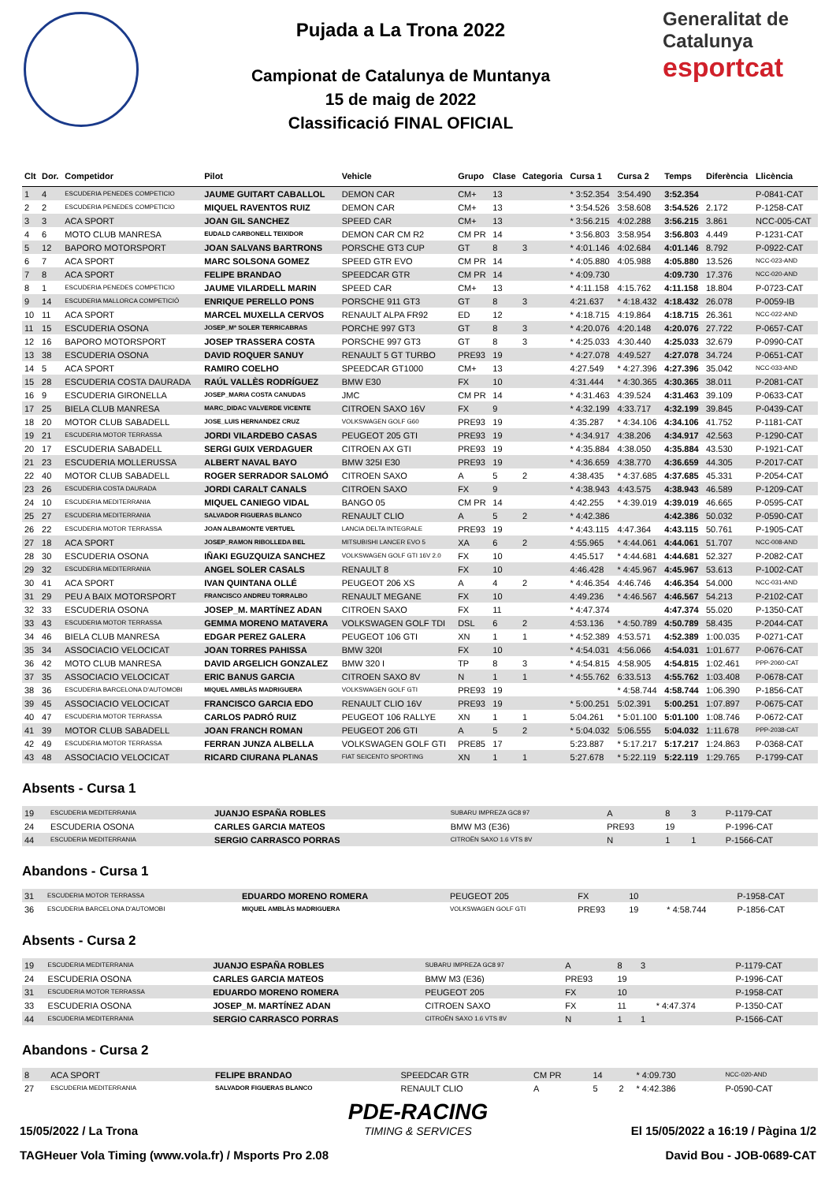Pujada a La Trona 2022
Campionat de Catalunya de Muntanya
15 de maig de 2022
Classificació FINAL OFICIAL
Generalitat de Catalunya
esportcat
| Clt | Dor. | Competidor | Pilot | Vehicle | Grupo | Clase | Categoria | Cursa 1 | Cursa 2 | Temps | Diferència | Llicència |
| --- | --- | --- | --- | --- | --- | --- | --- | --- | --- | --- | --- | --- |
| 1 | 4 | ESCUDERIA PENEDES COMPETICIO | JAUME GUITART CABALLOL | DEMON CAR | CM+ | 13 | | * 3:52.354 | 3:54.490 | 3:52.354 | | P-0841-CAT |
| 2 | 2 | ESCUDERIA PENEDES COMPETICIO | MIQUEL RAVENTOS RUIZ | DEMON CAR | CM+ | 13 | | * 3:54.526 | 3:58.608 | 3:54.526 | 2.172 | P-1258-CAT |
| 3 | 3 | ACA SPORT | JOAN GIL SANCHEZ | SPEED CAR | CM+ | 13 | | * 3:56.215 | 4:02.288 | 3:56.215 | 3.861 | NCC-005-CAT |
| 4 | 6 | MOTO CLUB MANRESA | EUDALD CARBONELL TEIXIDOR | DEMON CAR CM R2 | CM PR | 14 | | * 3:56.803 | 3:58.954 | 3:56.803 | 4.449 | P-1231-CAT |
| 5 | 12 | BAPORO MOTORSPORT | JOAN SALVANS BARTRONS | PORSCHE GT3 CUP | GT | 8 | 3 | * 4:01.146 | 4:02.684 | 4:01.146 | 8.792 | P-0922-CAT |
| 6 | 7 | ACA SPORT | MARC SOLSONA GOMEZ | SPEED GTR EVO | CM PR | 14 | | * 4:05.880 | 4:05.988 | 4:05.880 | 13.526 | NCC-023-AND |
| 7 | 8 | ACA SPORT | FELIPE BRANDAO | SPEEDCAR GTR | CM PR | 14 | | * 4:09.730 | | 4:09.730 | 17.376 | NCC-020-AND |
| 8 | 1 | ESCUDERIA PENEDES COMPETICIO | JAUME VILARDELL MARIN | SPEED CAR | CM+ | 13 | | * 4:11.158 | 4:15.762 | 4:11.158 | 18.804 | P-0723-CAT |
| 9 | 14 | ESCUDERIA MALLORCA COMPETICIÓ | ENRIQUE PERELLO PONS | PORSCHE 911 GT3 | GT | 8 | 3 | 4:21.637 | * 4:18.432 | 4:18.432 | 26.078 | P-0059-IB |
| 10 | 11 | ACA SPORT | MARCEL MUXELLA CERVOS | RENAULT ALPA FR92 | ED | 12 | | * 4:18.715 | 4:19.864 | 4:18.715 | 26.361 | NCC-022-AND |
| 11 | 15 | ESCUDERIA OSONA | JOSEP_Mª SOLER TERRICABRAS | PORCHE 997 GT3 | GT | 8 | 3 | * 4:20.076 | 4:20.148 | 4:20.076 | 27.722 | P-0657-CAT |
| 12 | 16 | BAPORO MOTORSPORT | JOSEP TRASSERA COSTA | PORSCHE 997 GT3 | GT | 8 | 3 | * 4:25.033 | 4:30.440 | 4:25.033 | 32.679 | P-0990-CAT |
| 13 | 38 | ESCUDERIA OSONA | DAVID ROQUER SANUY | RENAULT 5 GT TURBO | PRE93 | 19 | | * 4:27.078 | 4:49.527 | 4:27.078 | 34.724 | P-0651-CAT |
| 14 | 5 | ACA SPORT | RAMIRO COELHO | SPEEDCAR GT1000 | CM+ | 13 | | 4:27.549 | * 4:27.396 | 4:27.396 | 35.042 | NCC-033-AND |
| 15 | 28 | ESCUDERIA COSTA DAURADA | RAÚL VALLÈS RODRÍGUEZ | BMW E30 | FX | 10 | | 4:31.444 | * 4:30.365 | 4:30.365 | 38.011 | P-2081-CAT |
| 16 | 9 | ESCUDERIA GIRONELLA | JOSEP_MARIA COSTA CANUDAS | JMC | CM PR | 14 | | * 4:31.463 | 4:39.524 | 4:31.463 | 39.109 | P-0633-CAT |
| 17 | 25 | BIELA CLUB MANRESA | MARC_DIDAC VALVERDE VICENTE | CITROEN SAXO 16V | FX | 9 | | * 4:32.199 | 4:33.717 | 4:32.199 | 39.845 | P-0439-CAT |
| 18 | 20 | MOTOR CLUB SABADELL | JOSE_LUIS HERNANDEZ CRUZ | VOLKSWAGEN GOLF G60 | PRE93 | 19 | | 4:35.287 | * 4:34.106 | 4:34.106 | 41.752 | P-1181-CAT |
| 19 | 21 | ESCUDERIA MOTOR TERRASSA | JORDI VILARDEBO CASAS | PEUGEOT 205 GTI | PRE93 | 19 | | * 4:34.917 | 4:38.206 | 4:34.917 | 42.563 | P-1290-CAT |
| 20 | 17 | ESCUDERIA SABADELL | SERGI GUIX VERDAGUER | CITROEN AX GTI | PRE93 | 19 | | * 4:35.884 | 4:38.050 | 4:35.884 | 43.530 | P-1921-CAT |
| 21 | 23 | ESCUDERIA MOLLERUSSA | ALBERT NAVAL BAYO | BMW 325I E30 | PRE93 | 19 | | * 4:36.659 | 4:38.770 | 4:36.659 | 44.305 | P-2017-CAT |
| 22 | 40 | MOTOR CLUB SABADELL | ROGER SERRADOR SALOMÓ | CITROEN SAXO | A | 5 | 2 | 4:38.435 | * 4:37.685 | 4:37.685 | 45.331 | P-2054-CAT |
| 23 | 26 | ESCUDERIA COSTA DAURADA | JORDI CARALT CANALS | CITROEN SAXO | FX | 9 | | * 4:38.943 | 4:43.575 | 4:38.943 | 46.589 | P-1209-CAT |
| 24 | 10 | ESCUDERIA MEDITERRANIA | MIQUEL CANIEGO VIDAL | BANGO 05 | CM PR | 14 | | 4:42.255 | * 4:39.019 | 4:39.019 | 46.665 | P-0595-CAT |
| 25 | 27 | ESCUDERIA MEDITERRANIA | SALVADOR FIGUERAS BLANCO | RENAULT CLIO | A | 5 | 2 | * 4:42.386 | | 4:42.386 | 50.032 | P-0590-CAT |
| 26 | 22 | ESCUDERIA MOTOR TERRASSA | JOAN ALBAMONTE VERTUEL | LANCIA DELTA INTEGRALE | PRE93 | 19 | | * 4:43.115 | 4:47.364 | 4:43.115 | 50.761 | P-1905-CAT |
| 27 | 18 | ACA SPORT | JOSEP_RAMON RIBOLLEDA BEL | MITSUBISHI LANCER EVO 5 | XA | 6 | 2 | 4:55.965 | * 4:44.061 | 4:44.061 | 51.707 | NCC-008-AND |
| 28 | 30 | ESCUDERIA OSONA | IÑAKI EGUZQUIZA SANCHEZ | VOLKSWAGEN GOLF GTI 16V 2.0 | FX | 10 | | 4:45.517 | * 4:44.681 | 4:44.681 | 52.327 | P-2082-CAT |
| 29 | 32 | ESCUDERIA MEDITERRANIA | ANGEL SOLER CASALS | RENAULT 8 | FX | 10 | | 4:46.428 | * 4:45.967 | 4:45.967 | 53.613 | P-1002-CAT |
| 30 | 41 | ACA SPORT | IVAN QUINTANA OLLÉ | PEUGEOT 206 XS | A | 4 | 2 | * 4:46.354 | 4:46.746 | 4:46.354 | 54.000 | NCC-031-AND |
| 31 | 29 | PEU A BAIX MOTORSPORT | FRANCISCO ANDREU TORRALBO | RENAULT MEGANE | FX | 10 | | 4:49.236 | * 4:46.567 | 4:46.567 | 54.213 | P-2102-CAT |
| 32 | 33 | ESCUDERIA OSONA | JOSEP_M. MARTÍNEZ ADAN | CITROEN SAXO | FX | 11 | | * 4:47.374 | | 4:47.374 | 55.020 | P-1350-CAT |
| 33 | 43 | ESCUDERIA MOTOR TERRASSA | GEMMA MORENO MATAVERA | VOLKSWAGEN GOLF TDI | DSL | 6 | 2 | 4:53.136 | * 4:50.789 | 4:50.789 | 58.435 | P-2044-CAT |
| 34 | 46 | BIELA CLUB MANRESA | EDGAR PEREZ GALERA | PEUGEOT 106 GTI | XN | 1 | 1 | * 4:52.389 | 4:53.571 | 4:52.389 | 1:00.035 | P-0271-CAT |
| 35 | 34 | ASSOCIACIO VELOCICAT | JOAN TORRES PAHISSA | BMW 320I | FX | 10 | | * 4:54.031 | 4:56.066 | 4:54.031 | 1:01.677 | P-0676-CAT |
| 36 | 42 | MOTO CLUB MANRESA | DAVID ARGELICH GONZALEZ | BMW 320 I | TP | 8 | 3 | * 4:54.815 | 4:58.905 | 4:54.815 | 1:02.461 | PPP-2060-CAT |
| 37 | 35 | ASSOCIACIO VELOCICAT | ERIC BANUS GARCIA | CITROEN SAXO 8V | N | 1 | 1 | * 4:55.762 | 6:33.513 | 4:55.762 | 1:03.408 | P-0678-CAT |
| 38 | 36 | ESCUDERIA BARCELONA D'AUTOMOBI | MIQUEL AMBLÀS MADRIGUERA | VOLKSWAGEN GOLF GTI | PRE93 | 19 | | | * 4:58.744 | 4:58.744 | 1:06.390 | P-1856-CAT |
| 39 | 45 | ASSOCIACIO VELOCICAT | FRANCISCO GARCIA EDO | RENAULT CLIO 16V | PRE93 | 19 | | * 5:00.251 | 5:02.391 | 5:00.251 | 1:07.897 | P-0675-CAT |
| 40 | 47 | ESCUDERIA MOTOR TERRASSA | CARLOS PADRÓ RUIZ | PEUGEOT 106 RALLYE | XN | 1 | 1 | 5:04.261 | * 5:01.100 | 5:01.100 | 1:08.746 | P-0672-CAT |
| 41 | 39 | MOTOR CLUB SABADELL | JOAN FRANCH ROMAN | PEUGEOT 206 GTI | A | 5 | 2 | * 5:04.032 | 5:06.555 | 5:04.032 | 1:11.678 | PPP-2038-CAT |
| 42 | 49 | ESCUDERIA MOTOR TERRASSA | FERRAN JUNZA ALBELLA | VOLKSWAGEN GOLF GTI | PRE85 | 17 | | 5:23.887 | * 5:17.217 | 5:17.217 | 1:24.863 | P-0368-CAT |
| 43 | 48 | ASSOCIACIO VELOCICAT | RICARD CIURANA PLANAS | FIAT SEICENTO SPORTING | XN | 1 | 1 | 5:27.678 | * 5:22.119 | 5:22.119 | 1:29.765 | P-1799-CAT |
Absents - Cursa 1
| 19 | ESCUDERIA MEDITERRANIA | JUANJO ESPAÑA ROBLES | SUBARU IMPREZA GC8 97 | A | 8 | 3 | | | P-1179-CAT |
| 24 | ESCUDERIA OSONA | CARLES GARCIA MATEOS | BMW M3 (E36) | PRE93 | 19 | | | | P-1996-CAT |
| 44 | ESCUDERIA MEDITERRANIA | SERGIO CARRASCO PORRAS | CITROËN SAXO 1.6 VTS 8V | N | 1 | 1 | | | P-1566-CAT |
Abandons - Cursa 1
| 31 | ESCUDERIA MOTOR TERRASSA | EDUARDO MORENO ROMERA | PEUGEOT 205 | FX | 10 | | | | P-1958-CAT |
| 36 | ESCUDERIA BARCELONA D'AUTOMOBI | MIQUEL AMBLÀS MADRIGUERA | VOLKSWAGEN GOLF GTI | PRE93 | 19 | | | * 4:58.744 | P-1856-CAT |
Absents - Cursa 2
| 19 | ESCUDERIA MEDITERRANIA | JUANJO ESPAÑA ROBLES | SUBARU IMPREZA GC8 97 | A | 8 | 3 | | | P-1179-CAT |
| 24 | ESCUDERIA OSONA | CARLES GARCIA MATEOS | BMW M3 (E36) | PRE93 | 19 | | | | P-1996-CAT |
| 31 | ESCUDERIA MOTOR TERRASSA | EDUARDO MORENO ROMERA | PEUGEOT 205 | FX | 10 | | | | P-1958-CAT |
| 33 | ESCUDERIA OSONA | JOSEP_M. MARTÍNEZ ADAN | CITROEN SAXO | FX | 11 | | * 4:47.374 | | P-1350-CAT |
| 44 | ESCUDERIA MEDITERRANIA | SERGIO CARRASCO PORRAS | CITROËN SAXO 1.6 VTS 8V | N | 1 | 1 | | | P-1566-CAT |
Abandons - Cursa 2
| 8 | ACA SPORT | FELIPE BRANDAO | SPEEDCAR GTR | CM PR | 14 | | * 4:09.730 | | NCC-020-AND |
| 27 | ESCUDERIA MEDITERRANIA | SALVADOR FIGUERAS BLANCO | RENAULT CLIO | A | 5 | 2 | * 4:42.386 | | P-0590-CAT |
PDE-RACING
TIMING & SERVICES
15/05/2022 / La Trona El 15/05/2022 a 16:19 / Pàgina 1/2
TAGHeuer Vola Timing (www.vola.fr) / Msports Pro 2.08 David Bou - JOB-0689-CAT